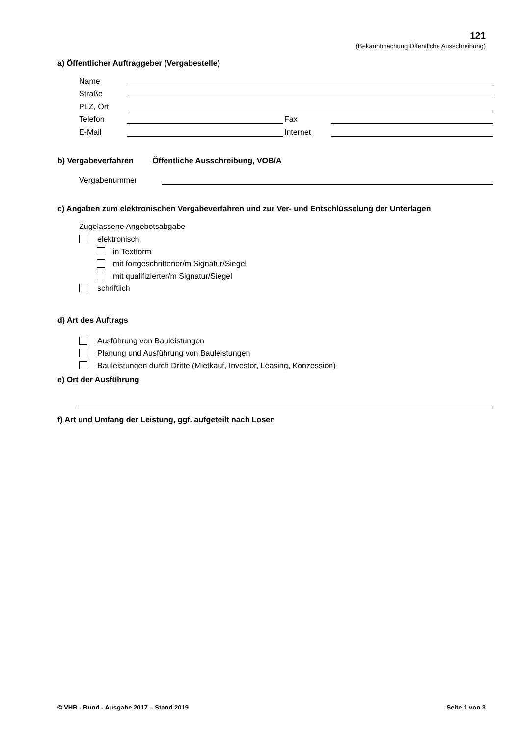121
(Bekanntmachung Öffentliche Ausschreibung)
a) Öffentlicher Auftraggeber (Vergabestelle)
Name
Straße
PLZ, Ort
Telefon
Fax
E-Mail
Internet
b) Vergabeverfahren Öffentliche Ausschreibung, VOB/A
Vergabenummer
c) Angaben zum elektronischen Vergabeverfahren und zur Ver- und Entschlüsselung der Unterlagen
Zugelassene Angebotsabgabe
elektronisch
in Textform
mit fortgeschrittener/m Signatur/Siegel
mit qualifizierter/m Signatur/Siegel
schriftlich
d) Art des Auftrags
Ausführung von Bauleistungen
Planung und Ausführung von Bauleistungen
Bauleistungen durch Dritte (Mietkauf, Investor, Leasing, Konzession)
e) Ort der Ausführung
f) Art und Umfang der Leistung, ggf. aufgeteilt nach Losen
© VHB - Bund - Ausgabe 2017 – Stand 2019 Seite 1 von 3